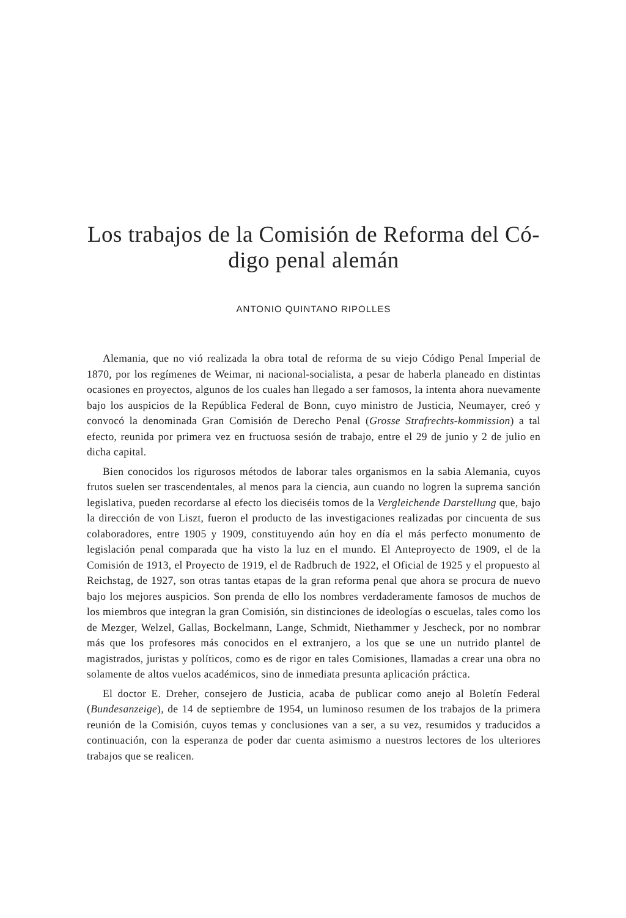Los trabajos de la Comisión de Reforma del Có-
digo penal alemán
ANTONIO QUINTANO RIPOLLES
Alemania, que no vió realizada la obra total de reforma de su viejo Código Penal Imperial de 1870, por los regímenes de Weimar, ni nacional-socialista, a pesar de haberla planeado en distintas ocasiones en proyectos, algunos de los cuales han llegado a ser famosos, la intenta ahora nuevamente bajo los auspicios de la República Federal de Bonn, cuyo ministro de Justicia, Neumayer, creó y convocó la denominada Gran Comisión de Derecho Penal (Grosse Strafrechts-kommission) a tal efecto, reunida por primera vez en fructuosa sesión de trabajo, entre el 29 de junio y 2 de julio en dicha capital.
Bien conocidos los rigurosos métodos de laborar tales organismos en la sabia Alemania, cuyos frutos suelen ser trascendentales, al menos para la ciencia, aun cuando no logren la suprema sanción legislativa, pueden recordarse al efecto los dieciséis tomos de la Vergleichende Darstellung que, bajo la dirección de von Liszt, fueron el producto de las investigaciones realizadas por cincuenta de sus colaboradores, entre 1905 y 1909, constituyendo aún hoy en día el más perfecto monumento de legislación penal comparada que ha visto la luz en el mundo. El Anteproyecto de 1909, el de la Comisión de 1913, el Proyecto de 1919, el de Radbruch de 1922, el Oficial de 1925 y el propuesto al Reichstag, de 1927, son otras tantas etapas de la gran reforma penal que ahora se procura de nuevo bajo los mejores auspicios. Son prenda de ello los nombres verdaderamente famosos de muchos de los miembros que integran la gran Comisión, sin distinciones de ideologías o escuelas, tales como los de Mezger, Welzel, Gallas, Bockelmann, Lange, Schmidt, Niethammer y Jescheck, por no nombrar más que los profesores más conocidos en el extranjero, a los que se une un nutrido plantel de magistrados, juristas y políticos, como es de rigor en tales Comisiones, llamadas a crear una obra no solamente de altos vuelos académicos, sino de inmediata presunta aplicación práctica.
El doctor E. Dreher, consejero de Justicia, acaba de publicar como anejo al Boletín Federal (Bundesanzeige), de 14 de septiembre de 1954, un luminoso resumen de los trabajos de la primera reunión de la Comisión, cuyos temas y conclusiones van a ser, a su vez, resumidos y traducidos a continuación, con la esperanza de poder dar cuenta asimismo a nuestros lectores de los ulteriores trabajos que se realicen.